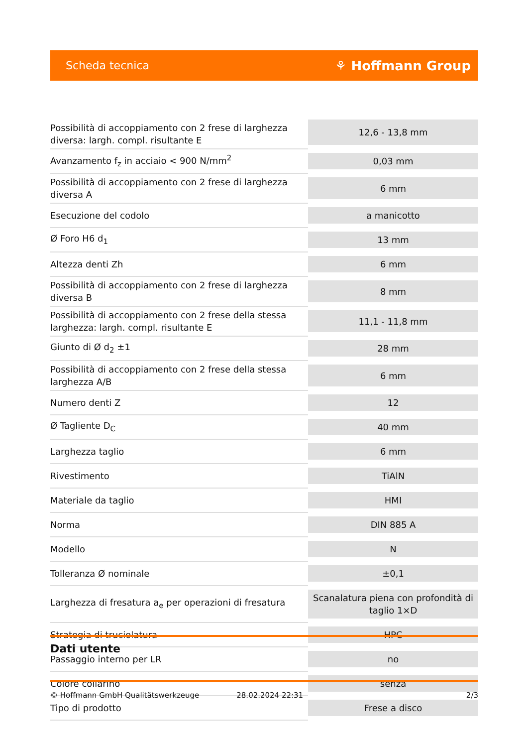Scheda tecnica ⚘ Hoffmann Group
| Possibilità di accoppiamento con 2 frese di larghezza diversa: largh. compl. risultante E | 12,6 - 13,8 mm |
| Avanzamento f<sub>z</sub> in acciaio < 900 N/mm<sup>2</sup> | 0,03 mm |
| Possibilità di accoppiamento con 2 frese di larghezza diversa A | 6 mm |
| Esecuzione del codolo | a manicotto |
| Ø Foro H6 d<sub>1</sub> | 13 mm |
| Altezza denti Zh | 6 mm |
| Possibilità di accoppiamento con 2 frese di larghezza diversa B | 8 mm |
| Possibilità di accoppiamento con 2 frese della stessa larghezza: largh. compl. risultante E | 11,1 - 11,8 mm |
| Giunto di Ø d<sub>2</sub> ±1 | 28 mm |
| Possibilità di accoppiamento con 2 frese della stessa larghezza A/B | 6 mm |
| Numero denti Z | 12 |
| Ø Tagliente D<sub>C</sub> | 40 mm |
| Larghezza taglio | 6 mm |
| Rivestimento | TiAlN |
| Materiale da taglio | HMI |
| Norma | DIN 885 A |
| Modello | N |
| Tolleranza Ø nominale | ±0,1 |
| Larghezza di fresatura a<sub>e</sub> per operazioni di fresatura | Scanalatura piena con profondità di taglio 1×D |
| Strategia di truciolatura | HPC |
| Passaggio interno per LR | no |
| Colore collarino | senza |
| Tipo di prodotto | Frese a disco |
Dati utente
© Hoffmann GmbH Qualitätswerkzeuge 28.02.2024 22:31 2/3